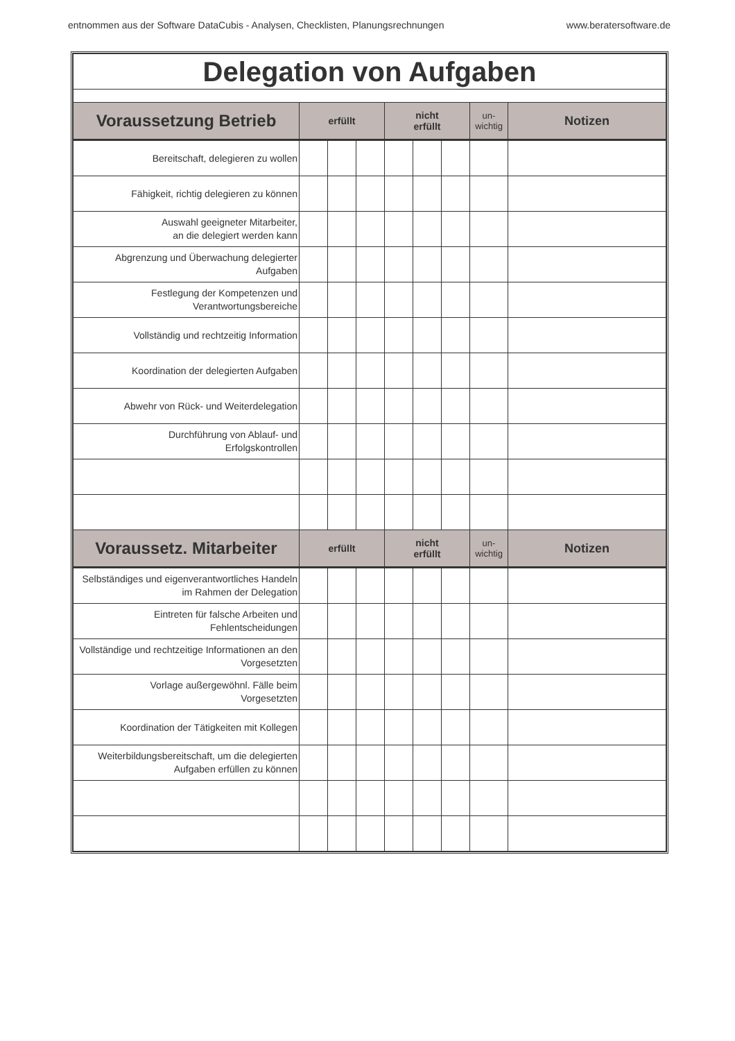entnommen aus der Software DataCubis - Analysen, Checklisten, Planungsrechnungen www.beratersoftware.de
| Delegation von Aufgaben | | | | | | | | |
| Voraussetzung Betrieb | erfüllt | | | nicht erfüllt | | | un- wichtig | Notizen |
| Bereitschaft, delegieren zu wollen | | | | | | | | |
| Fähigkeit, richtig delegieren zu können | | | | | | | | |
| Auswahl geeigneter Mitarbeiter, an die delegiert werden kann | | | | | | | | |
| Abgrenzung und Überwachung delegierter Aufgaben | | | | | | | | |
| Festlegung der Kompetenzen und Verantwortungsbereiche | | | | | | | | |
| Vollständig und rechtzeitig Information | | | | | | | | |
| Koordination der delegierten Aufgaben | | | | | | | | |
| Abwehr von Rück- und Weiterdelegation | | | | | | | | |
| Durchführung von Ablauf- und Erfolgskontrollen | | | | | | | | |
| Voraussetz. Mitarbeiter | erfüllt | | | nicht erfüllt | | | un- wichtig | Notizen |
| Selbständiges und eigenverantwortliches Handeln im Rahmen der Delegation | | | | | | | | |
| Eintreten für falsche Arbeiten und Fehlentscheidungen | | | | | | | | |
| Vollständige und rechtzeitige Informationen an den Vorgesetzten | | | | | | | | |
| Vorlage außergewöhnl. Fälle beim Vorgesetzten | | | | | | | | |
| Koordination der Tätigkeiten mit Kollegen | | | | | | | | |
| Weiterbildungsbereitschaft, um die delegierten Aufgaben erfüllen zu können | | | | | | | | |